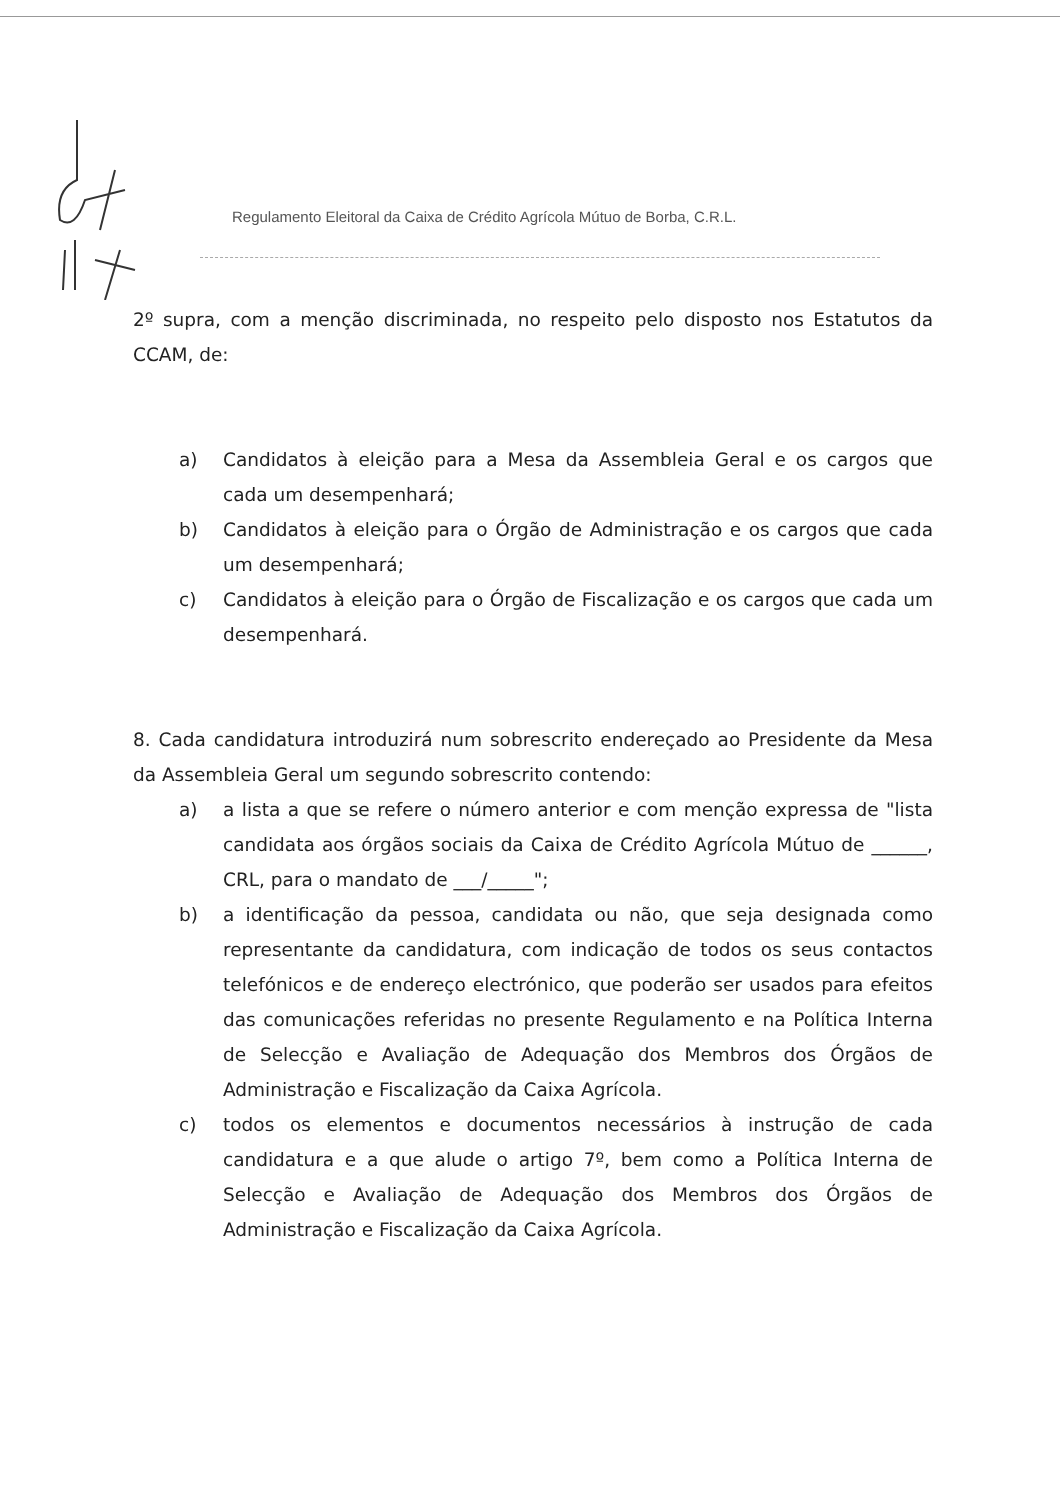Regulamento Eleitoral da Caixa de Crédito Agrícola Mútuo de Borba, C.R.L.
2º supra, com a menção discriminada, no respeito pelo disposto nos Estatutos da CCAM, de:
a) Candidatos à eleição para a Mesa da Assembleia Geral e os cargos que cada um desempenhará;
b) Candidatos à eleição para o Órgão de Administração e os cargos que cada um desempenhará;
c) Candidatos à eleição para o Órgão de Fiscalização e os cargos que cada um desempenhará.
8. Cada candidatura introduzirá num sobrescrito endereçado ao Presidente da Mesa da Assembleia Geral um segundo sobrescrito contendo:
a) a lista a que se refere o número anterior e com menção expressa de "lista candidata aos órgãos sociais da Caixa de Crédito Agrícola Mútuo de ______, CRL, para o mandato de ___/_____";
b) a identificação da pessoa, candidata ou não, que seja designada como representante da candidatura, com indicação de todos os seus contactos telefónicos e de endereço electrónico, que poderão ser usados para efeitos das comunicações referidas no presente Regulamento e na Política Interna de Selecção e Avaliação de Adequação dos Membros dos Órgãos de Administração e Fiscalização da Caixa Agrícola.
c) todos os elementos e documentos necessários à instrução de cada candidatura e a que alude o artigo 7º, bem como a Política Interna de Selecção e Avaliação de Adequação dos Membros dos Órgãos de Administração e Fiscalização da Caixa Agrícola.